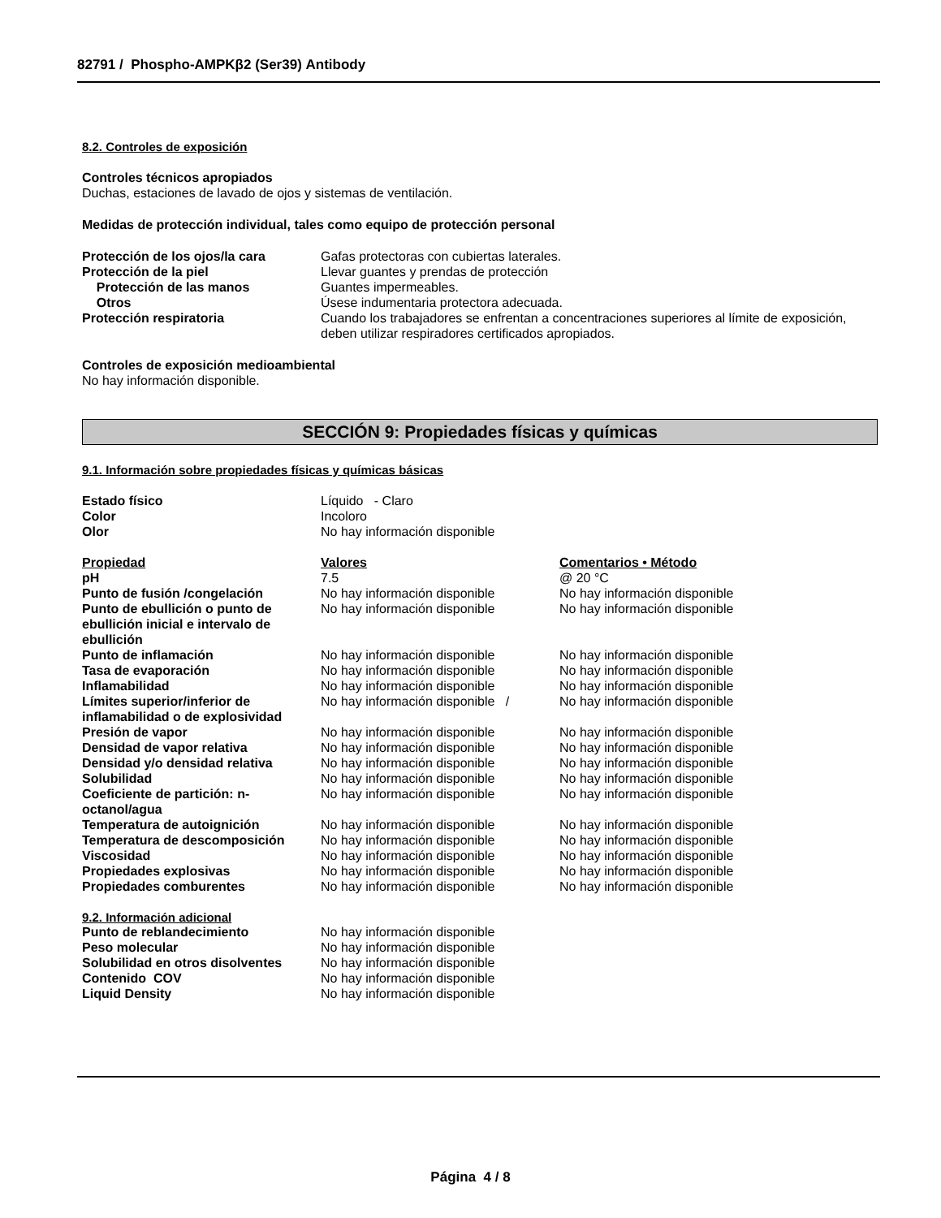82791 / Phospho-AMPKβ2 (Ser39) Antibody
8.2. Controles de exposición
Controles técnicos apropiados
Duchas, estaciones de lavado de ojos y sistemas de ventilación.
Medidas de protección individual, tales como equipo de protección personal
| Protección de los ojos/la cara | Gafas protectoras con cubiertas laterales. |
| Protección de la piel | Llevar guantes y prendas de protección |
| Protección de las manos | Guantes impermeables. |
| Otros | Úsese indumentaria protectora adecuada. |
| Protección respiratoria | Cuando los trabajadores se enfrentan a concentraciones superiores al límite de exposición, deben utilizar respiradores certificados apropiados. |
Controles de exposición medioambiental
No hay información disponible.
SECCIÓN 9: Propiedades físicas y químicas
9.1. Información sobre propiedades físicas y químicas básicas
| Estado físico | Líquido - Claro | |
| Color | Incoloro | |
| Olor | No hay información disponible | |
| Propiedad | Valores | Comentarios • Método |
| pH | 7.5 | @ 20 °C |
| Punto de fusión /congelación | No hay información disponible | No hay información disponible |
| Punto de ebullición o punto de ebullición inicial e intervalo de ebullición | No hay información disponible | No hay información disponible |
| Punto de inflamación | No hay información disponible | No hay información disponible |
| Tasa de evaporación | No hay información disponible | No hay información disponible |
| Inflamabilidad | No hay información disponible | No hay información disponible |
| Límites superior/inferior de inflamabilidad o de explosividad | No hay información disponible / | No hay información disponible |
| Presión de vapor | No hay información disponible | No hay información disponible |
| Densidad de vapor relativa | No hay información disponible | No hay información disponible |
| Densidad y/o densidad relativa | No hay información disponible | No hay información disponible |
| Solubilidad | No hay información disponible | No hay información disponible |
| Coeficiente de partición: n-octanol/agua | No hay información disponible | No hay información disponible |
| Temperatura de autoignición | No hay información disponible | No hay información disponible |
| Temperatura de descomposición | No hay información disponible | No hay información disponible |
| Viscosidad | No hay información disponible | No hay información disponible |
| Propiedades explosivas | No hay información disponible | No hay información disponible |
| Propiedades comburentes | No hay información disponible | No hay información disponible |
9.2. Información adicional
| Punto de reblandecimiento | No hay información disponible |
| Peso molecular | No hay información disponible |
| Solubilidad en otros disolventes | No hay información disponible |
| Contenido COV | No hay información disponible |
| Liquid Density | No hay información disponible |
Página 4 / 8